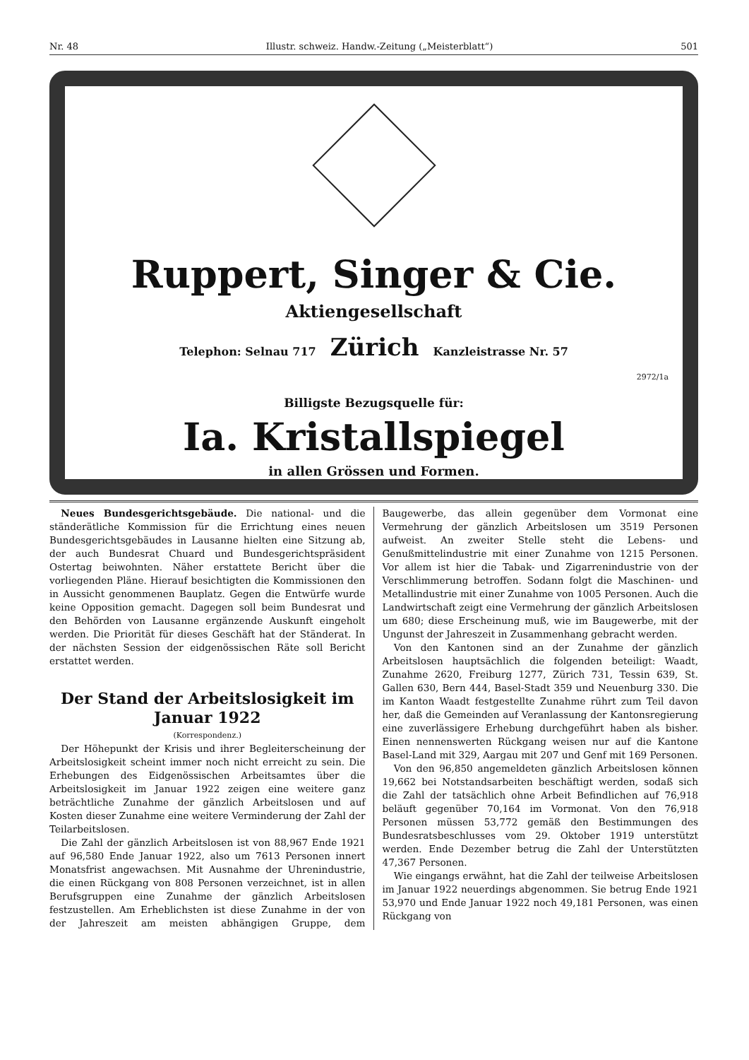Nr. 48 Illustr. schweiz. Handw.-Zeitung („Meisterblatt“) 501
Ruppert, Singer & Cie.
Aktiengesellschaft
Telephon: Selnau 717 Zürich Kanzleistrasse Nr. 57
2972/1a
Billigste Bezugsquelle für:
Ia. Kristallspiegel
in allen Grössen und Formen.
Neues Bundesgerichtsgebäude. Die national- und die ständerätliche Kommission für die Errichtung eines neuen Bundesgerichtsgebäudes in Lausanne hielten eine Sitzung ab, der auch Bundesrat Chuard und Bundesgerichtspräsident Ostertag beiwohnten. Näher erstattete Bericht über die vorliegenden Pläne. Hierauf besichtigten die Kommissionen den in Aussicht genommenen Bauplatz. Gegen die Entwürfe wurde keine Opposition gemacht. Dagegen soll beim Bundesrat und den Behörden von Lausanne ergänzende Auskunft eingeholt werden. Die Priorität für dieses Geschäft hat der Ständerat. In der nächsten Session der eidgenössischen Räte soll Bericht erstattet werden.
Der Stand der Arbeitslosigkeit im Januar 1922
(Korrespondenz.)
Der Höhepunkt der Krisis und ihrer Begleiterscheinung der Arbeitslosigkeit scheint immer noch nicht erreicht zu sein. Die Erhebungen des Eidgenössischen Arbeitsamtes über die Arbeitslosigkeit im Januar 1922 zeigen eine weitere ganz beträchtliche Zunahme der gänzlich Arbeitslosen und auf Kosten dieser Zunahme eine weitere Verminderung der Zahl der Teilarbeitslosen.
Die Zahl der gänzlich Arbeitslosen ist von 88,967 Ende 1921 auf 96,580 Ende Januar 1922, also um 7613 Personen innert Monatsfrist angewachsen. Mit Ausnahme der Uhrenindustrie, die einen Rückgang von 808 Personen verzeichnet, ist in allen Berufsgruppen eine Zunahme der gänzlich Arbeitslosen festzustellen. Am Erheblichsten ist diese Zunahme in der von der Jahreszeit am meisten abhängigen Gruppe, dem Baugewerbe, das allein gegenüber dem Vormonat eine Vermehrung der gänzlich Arbeitslosen um 3519 Personen aufweist. An zweiter Stelle steht die Lebens- und Genußmittelindustrie mit einer Zunahme von 1215 Personen. Vor allem ist hier die Tabak- und Zigarrenindustrie von der Verschlimmerung betroffen. Sodann folgt die Maschinen- und Metallindustrie mit einer Zunahme von 1005 Personen. Auch die Landwirtschaft zeigt eine Vermehrung der gänzlich Arbeitslosen um 680; diese Erscheinung muß, wie im Baugewerbe, mit der Ungunst der Jahreszeit in Zusammenhang gebracht werden.
Von den Kantonen sind an der Zunahme der gänzlich Arbeitslosen hauptsächlich die folgenden beteiligt: Waadt, Zunahme 2620, Freiburg 1277, Zürich 731, Tessin 639, St. Gallen 630, Bern 444, Basel-Stadt 359 und Neuenburg 330. Die im Kanton Waadt festgestellte Zunahme rührt zum Teil davon her, daß die Gemeinden auf Veranlassung der Kantonsregierung eine zuverlässigere Erhebung durchgeführt haben als bisher. Einen nennenswerten Rückgang weisen nur auf die Kantone Basel-Land mit 329, Aargau mit 207 und Genf mit 169 Personen.
Von den 96,850 angemeldeten gänzlich Arbeitslosen können 19,662 bei Notstandsarbeiten beschäftigt werden, sodaß sich die Zahl der tatsächlich ohne Arbeit Befindlichen auf 76,918 beläuft gegenüber 70,164 im Vormonat. Von den 76,918 Personen müssen 53,772 gemäß den Bestimmungen des Bundesratsbeschlusses vom 29. Oktober 1919 unterstützt werden. Ende Dezember betrug die Zahl der Unterstützten 47,367 Personen.
Wie eingangs erwähnt, hat die Zahl der teilweise Arbeitslosen im Januar 1922 neuerdings abgenommen. Sie betrug Ende 1921 53,970 und Ende Januar 1922 noch 49,181 Personen, was einen Rückgang von